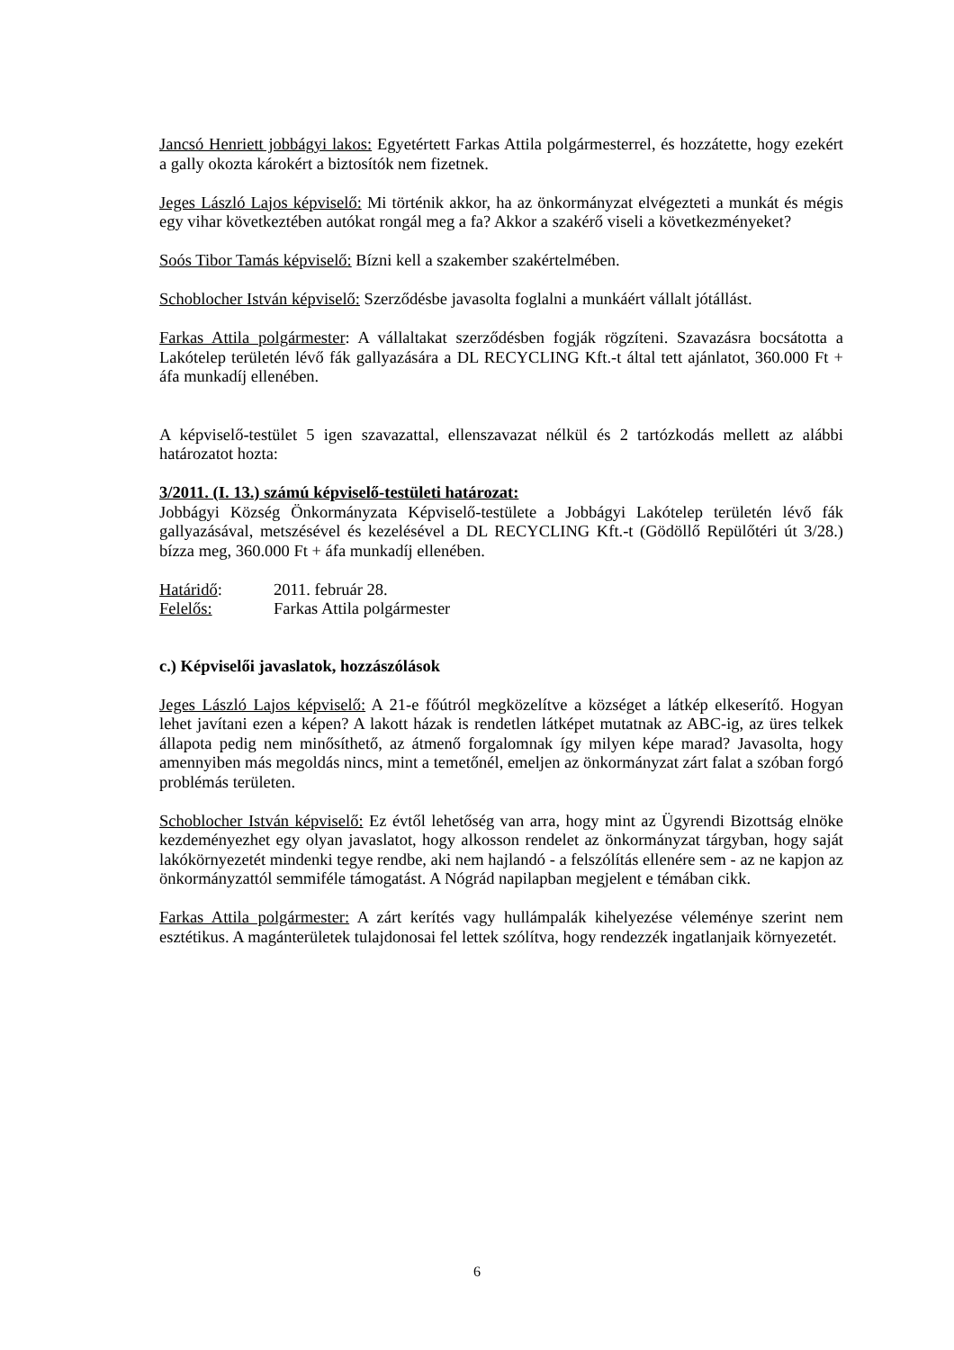Jancsó Henriett jobbágyi lakos: Egyetértett Farkas Attila polgármesterrel, és hozzátette, hogy ezekért a gally okozta károkért a biztosítók nem fizetnek.
Jeges László Lajos képviselő: Mi történik akkor, ha az önkormányzat elvégezteti a munkát és mégis egy vihar következtében autókat rongál meg a fa? Akkor a szakérő viseli a következményeket?
Soós Tibor Tamás képviselő: Bízni kell a szakember szakértelmében.
Schoblocher István képviselő: Szerződésbe javasolta foglalni a munkáért vállalt jótállást.
Farkas Attila polgármester: A vállaltakat szerződésben fogják rögzíteni. Szavazásra bocsátotta a Lakótelep területén lévő fák gallyazására a DL RECYCLING Kft.-t által tett ajánlatot, 360.000 Ft + áfa munkadíj ellenében.
A képviselő-testület 5 igen szavazattal, ellenszavazat nélkül és 2 tartózkodás mellett az alábbi határozatot hozta:
3/2011. (I. 13.) számú képviselő-testületi határozat:
Jobbágyi Község Önkormányzata Képviselő-testülete a Jobbágyi Lakótelep területén lévő fák gallyazásával, metszésével és kezelésével a DL RECYCLING Kft.-t (Gödöllő Repülőtéri út 3/28.) bízza meg, 360.000 Ft + áfa munkadíj ellenében.
Határidő: 2011. február 28.
Felelős: Farkas Attila polgármester
c.) Képviselői javaslatok, hozzászólások
Jeges László Lajos képviselő: A 21-e főútról megközelítve a községet a látkép elkeserítő. Hogyan lehet javítani ezen a képen? A lakott házak is rendetlen látképet mutatnak az ABC-ig, az üres telkek állapota pedig nem minősíthető, az átmenő forgalomnak így milyen képe marad? Javasolta, hogy amennyiben más megoldás nincs, mint a temetőnél, emeljen az önkormányzat zárt falat a szóban forgó problémás területen.
Schoblocher István képviselő: Ez évtől lehetőség van arra, hogy mint az Ügyrendi Bizottság elnöke kezdeményezhet egy olyan javaslatot, hogy alkosson rendelet az önkormányzat tárgyban, hogy saját lakókörnyezetét mindenki tegye rendbe, aki nem hajlandó - a felszólítás ellenére sem - az ne kapjon az önkormányzattól semmiféle támogatást. A Nógrád napilapban megjelent e témában cikk.
Farkas Attila polgármester: A zárt kerítés vagy hullámpalák kihelyezése véleménye szerint nem esztétikus. A magánterületek tulajdonosai fel lettek szólítva, hogy rendezzék ingatlanjaik környezetét.
6